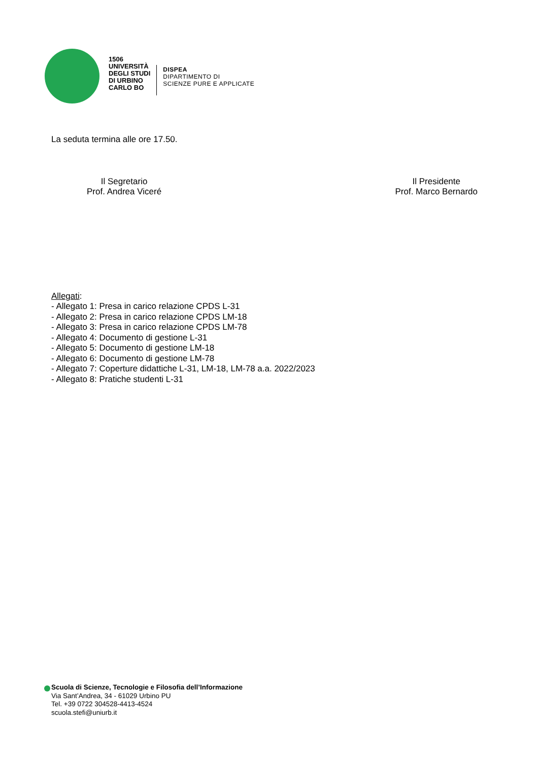1506
UNIVERSITÀ
DEGLI STUDI
DI URBINO
CARLO BO
DISPEA
DIPARTIMENTO DI
SCIENZE PURE E APPLICATE
La seduta termina alle ore 17.50.
Il Segretario
Prof. Andrea Viceré
Il Presidente
Prof. Marco Bernardo
Allegati:
- Allegato 1: Presa in carico relazione CPDS L-31
- Allegato 2: Presa in carico relazione CPDS LM-18
- Allegato 3: Presa in carico relazione CPDS LM-78
- Allegato 4: Documento di gestione L-31
- Allegato 5: Documento di gestione LM-18
- Allegato 6: Documento di gestione LM-78
- Allegato 7: Coperture didattiche L-31, LM-18, LM-78 a.a. 2022/2023
- Allegato 8: Pratiche studenti L-31
Scuola di Scienze, Tecnologie e Filosofia dell’Informazione
Via Sant’Andrea, 34 - 61029 Urbino PU
Tel. +39 0722 304528-4413-4524
scuola.stefi@uniurb.it